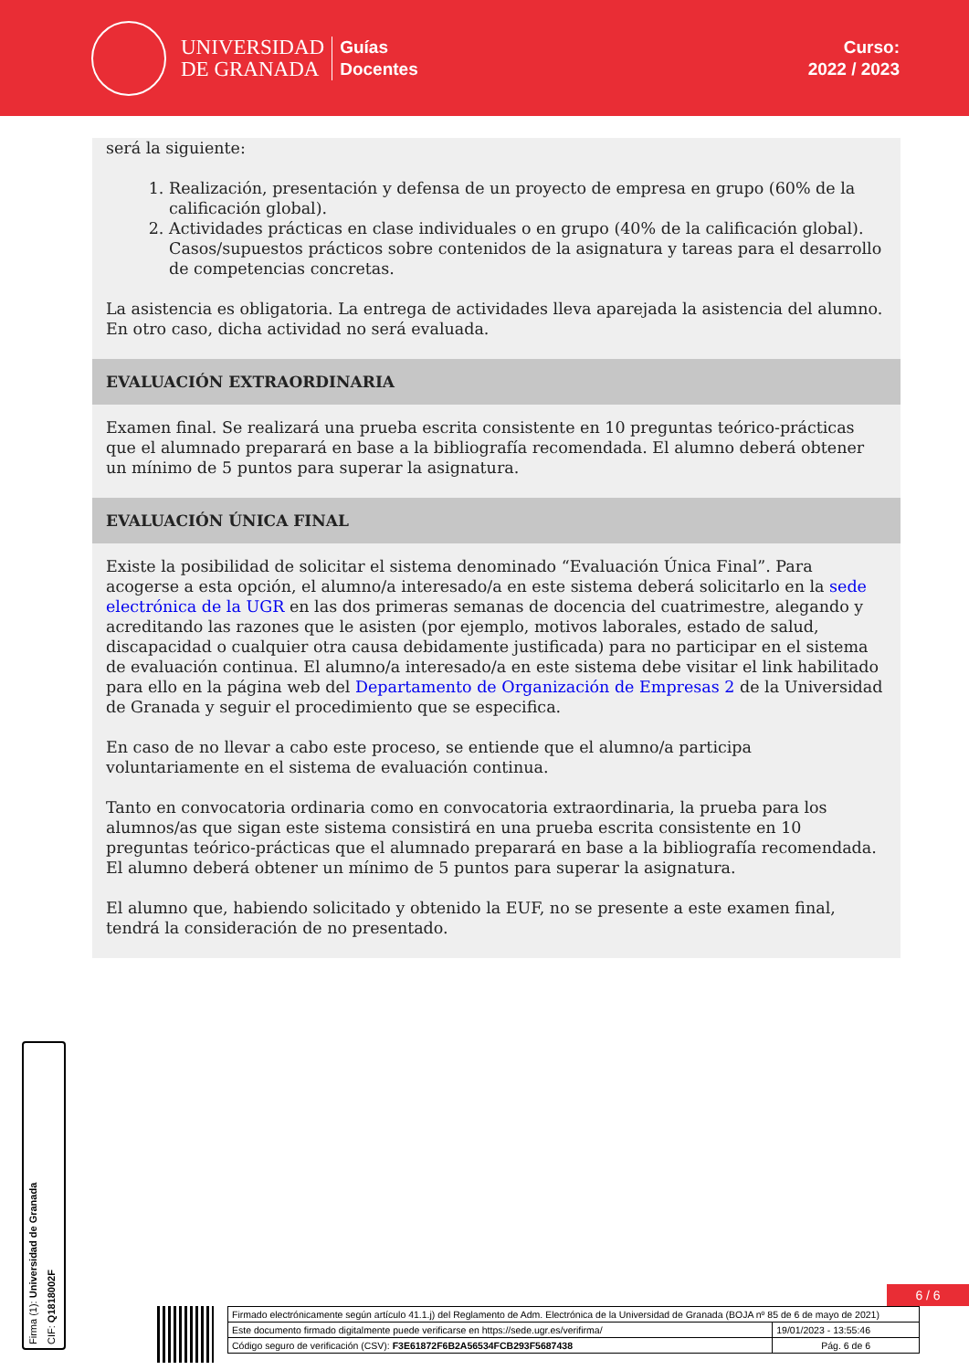UNIVERSIDAD
DE GRANADA
Guías
Docentes
Curso:
2022 / 2023
será la siguiente:
1. Realización, presentación y defensa de un proyecto de empresa en grupo (60% de la calificación global).
2. Actividades prácticas en clase individuales o en grupo (40% de la calificación global). Casos/supuestos prácticos sobre contenidos de la asignatura y tareas para el desarrollo de competencias concretas.
La asistencia es obligatoria. La entrega de actividades lleva aparejada la asistencia del alumno. En otro caso, dicha actividad no será evaluada.
EVALUACIÓN EXTRAORDINARIA
Examen final. Se realizará una prueba escrita consistente en 10 preguntas teórico-prácticas que el alumnado preparará en base a la bibliografía recomendada. El alumno deberá obtener un mínimo de 5 puntos para superar la asignatura.
EVALUACIÓN ÚNICA FINAL
Existe la posibilidad de solicitar el sistema denominado “Evaluación Única Final”. Para acogerse a esta opción, el alumno/a interesado/a en este sistema deberá solicitarlo en la sede electrónica de la UGR en las dos primeras semanas de docencia del cuatrimestre, alegando y acreditando las razones que le asisten (por ejemplo, motivos laborales, estado de salud, discapacidad o cualquier otra causa debidamente justificada) para no participar en el sistema de evaluación continua. El alumno/a interesado/a en este sistema debe visitar el link habilitado para ello en la página web del Departamento de Organización de Empresas 2 de la Universidad de Granada y seguir el procedimiento que se especifica.
En caso de no llevar a cabo este proceso, se entiende que el alumno/a participa voluntariamente en el sistema de evaluación continua.
Tanto en convocatoria ordinaria como en convocatoria extraordinaria, la prueba para los alumnos/as que sigan este sistema consistirá en una prueba escrita consistente en 10 preguntas teórico-prácticas que el alumnado preparará en base a la bibliografía recomendada. El alumno deberá obtener un mínimo de 5 puntos para superar la asignatura.
El alumno que, habiendo solicitado y obtenido la EUF, no se presente a este examen final, tendrá la consideración de no presentado.
Firma (1): Universidad de Granada
CIF: Q1818002F
6 / 6
| Firmado electrónicamente según artículo 41.1.j) del Reglamento de Adm. Electrónica de la Universidad de Granada (BOJA nº 85 de 6 de mayo de 2021) | |
| Este documento firmado digitalmente puede verificarse en https://sede.ugr.es/verifirma/ | 19/01/2023 - 13:55:46 |
| Código seguro de verificación (CSV): F3E61872F6B2A56534FCB293F5687438 | Pág. 6 de 6 |